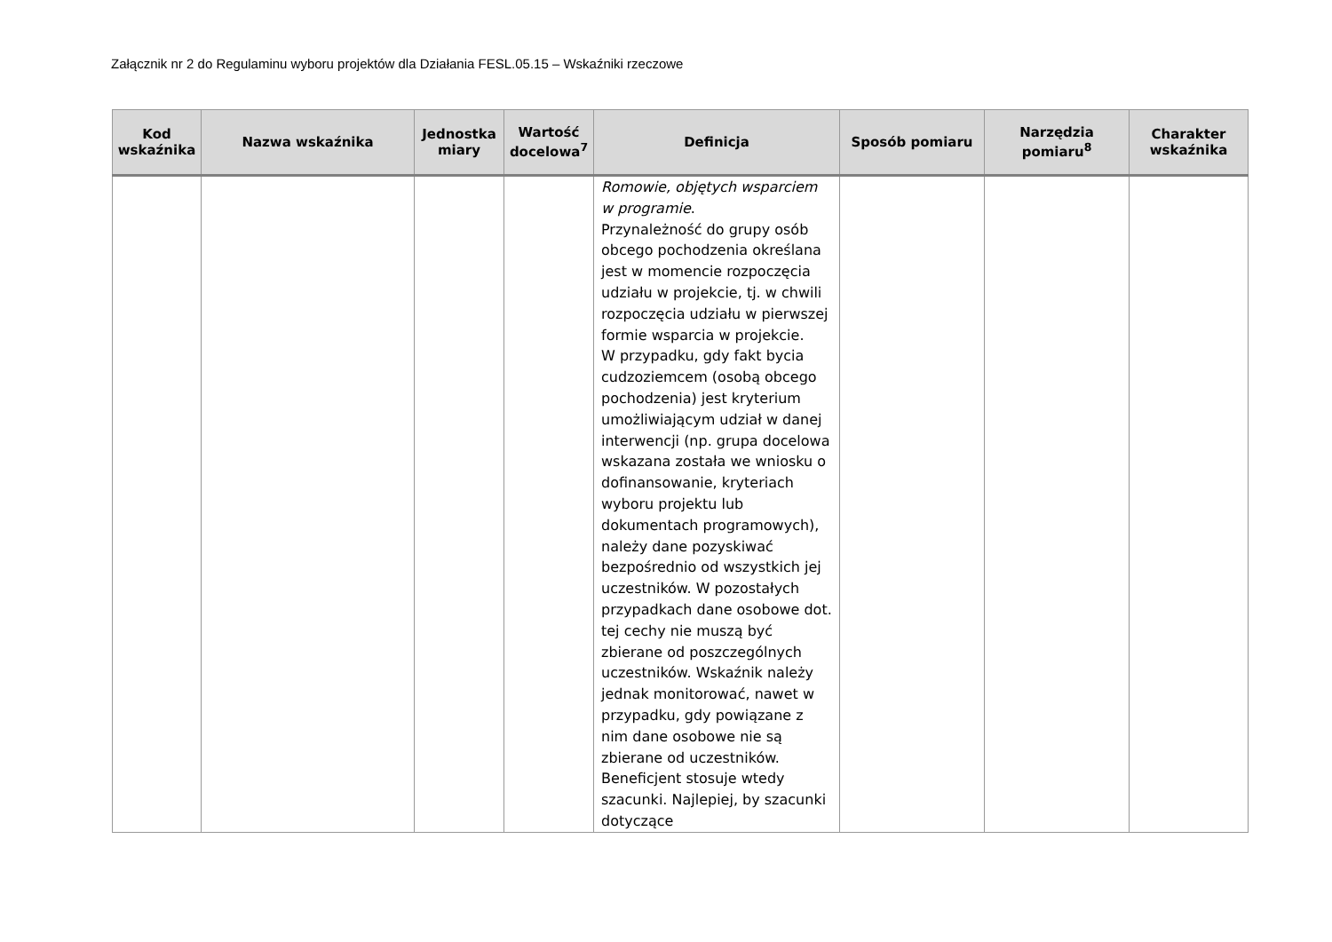Załącznik nr 2 do Regulaminu wyboru projektów dla Działania FESL.05.15 – Wskaźniki rzeczowe
| Kod wskaźnika | Nazwa wskaźnika | Jednostka miary | Wartość docelowa<sup>7</sup> | Definicja | Sposób pomiaru | Narzędzia pomiaru<sup>8</sup> | Charakter wskaźnika |
| --- | --- | --- | --- | --- | --- | --- | --- |
| | | | | Romowie, objętych wsparciem w programie . Przynależność do grupy osób obcego pochodzenia określana jest w momencie rozpoczęcia udziału w projekcie, tj. w chwili rozpoczęcia udziału w pierwszej formie wsparcia w projekcie. W przypadku, gdy fakt bycia cudzoziemcem (osobą obcego pochodzenia) jest kryterium umożliwiającym udział w danej interwencji (np. grupa docelowa wskazana została we wniosku o dofinansowanie, kryteriach wyboru projektu lub dokumentach programowych), należy dane pozyskiwać bezpośrednio od wszystkich jej uczestników. W pozostałych przypadkach dane osobowe dot. tej cechy nie muszą być zbierane od poszczególnych uczestników. Wskaźnik należy jednak monitorować, nawet w przypadku, gdy powiązane z nim dane osobowe nie są zbierane od uczestników. Beneficjent stosuje wtedy szacunki. Najlepiej, by szacunki dotyczące | | | |